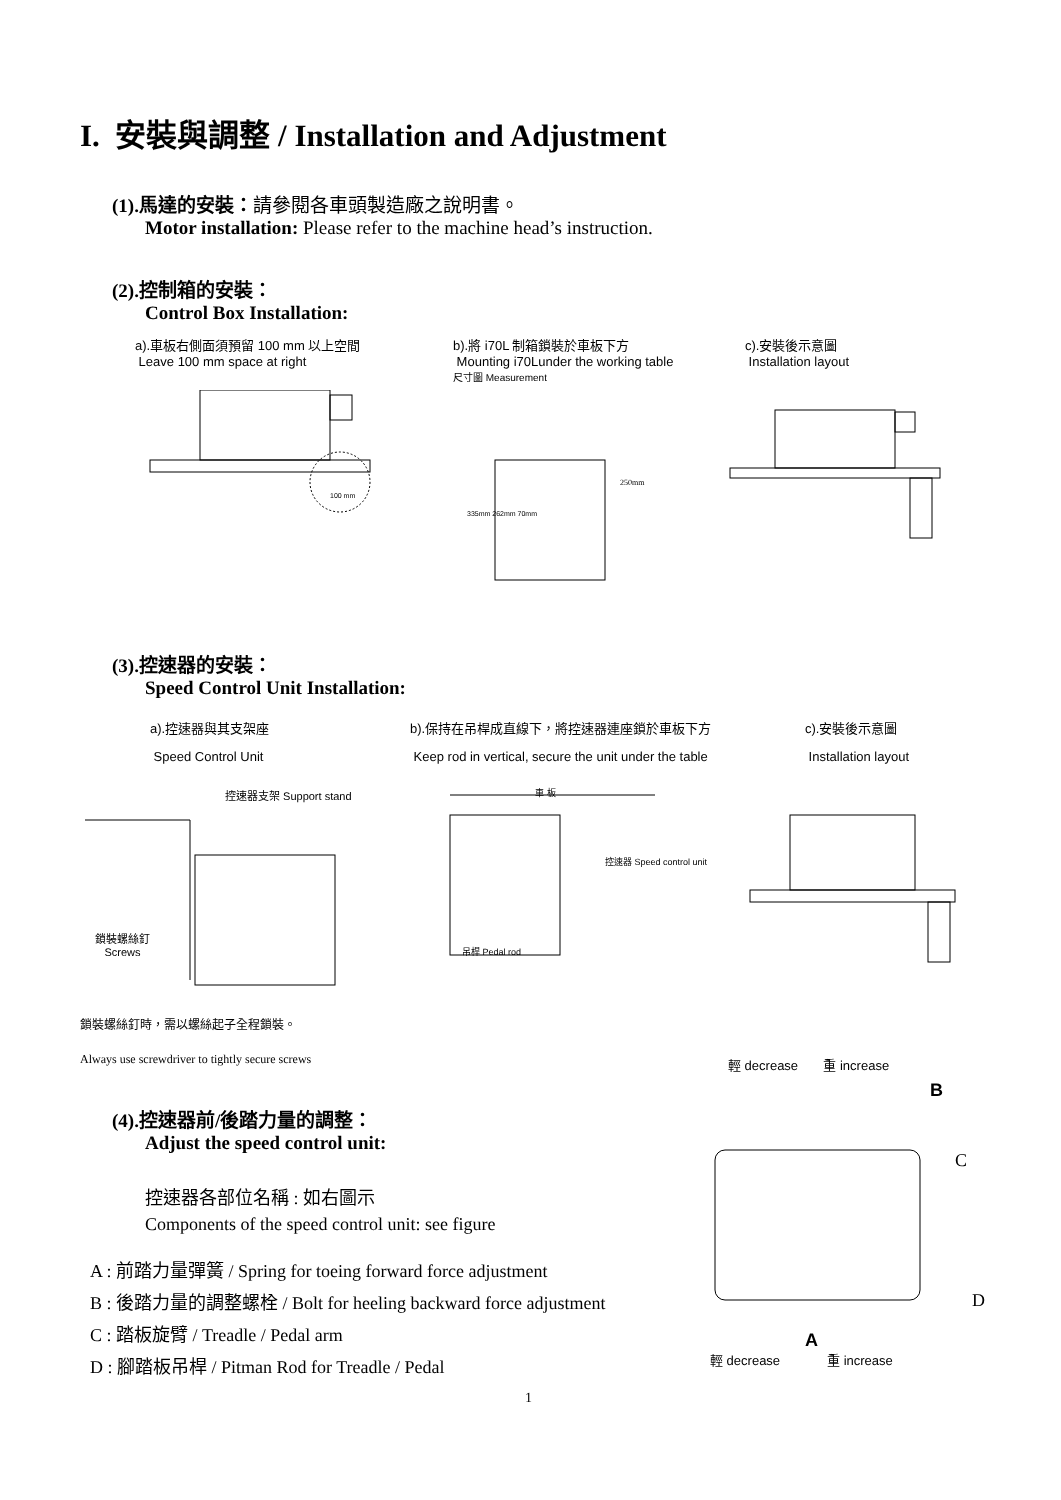I. 安裝與調整 / Installation and Adjustment
(1).馬達的安裝：請參閱各車頭製造廠之說明書。
Motor installation: Please refer to the machine head’s instruction.
(2).控制箱的安裝：
Control Box Installation:
a).車板右側面須預留 100 mm 以上空間
Leave 100 mm space at right
b).將 i70L 制箱鎖裝於車板下方
Mounting i70Lunder the working table
尺寸圖 Measurement
c).安裝後示意圖
Installation layout
250mm
100 mm
335mm 262mm 70mm
(3).控速器的安裝：
Speed Control Unit Installation:
a).控速器與其支架座
Speed Control Unit
b).保持在吊桿成直線下，將控速器連座鎖於車板下方
Keep rod in vertical, secure the unit under the table
c).安裝後示意圖
Installation layout
控速器支架 Support stand
鎖裝螺絲釘
Screws
車 板
控速器 Speed control unit
吊桿 Pedal rod
鎖裝螺絲釘時，需以螺絲起子全程鎖裝。
Always use screwdriver to tightly secure screws
(4).控速器前/後踏力量的調整：
Adjust the speed control unit:
控速器各部位名稱 : 如右圖示
Components of the speed control unit: see figure
A : 前踏力量彈簧 / Spring for toeing forward force adjustment
B : 後踏力量的調整螺栓 / Bolt for heeling backward force adjustment
C : 踏板旋臂 / Treadle / Pedal arm
D : 腳踏板吊桿 / Pitman Rod for Treadle / Pedal
輕 decrease 重 increase
B
C
D
A
輕 decrease 重 increase
1